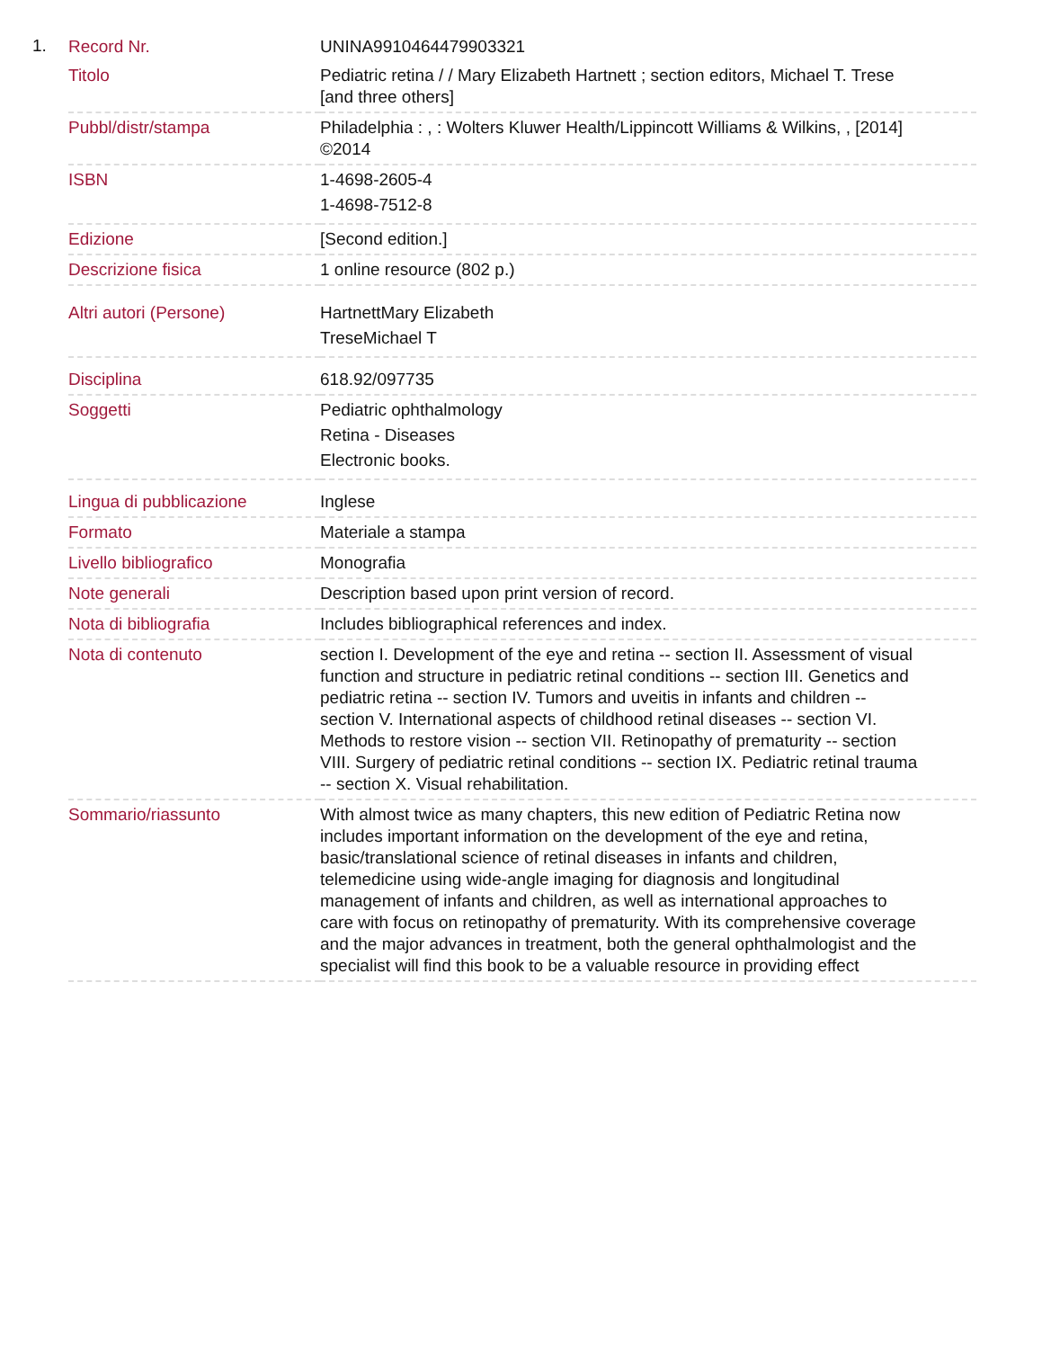1.
| Record Nr. | UNINA9910464479903321 |
| Titolo | Pediatric retina / / Mary Elizabeth Hartnett ; section editors, Michael T. Trese [and three others] |
| Pubbl/distr/stampa | Philadelphia : , : Wolters Kluwer Health/Lippincott Williams & Wilkins, , [2014] ©2014 |
| ISBN | 1-4698-2605-4 1-4698-7512-8 |
| Edizione | [Second edition.] |
| Descrizione fisica | 1 online resource (802 p.) |
| Altri autori (Persone) | HartnettMary Elizabeth TreseMichael T |
| Disciplina | 618.92/097735 |
| Soggetti | Pediatric ophthalmology Retina - Diseases Electronic books. |
| Lingua di pubblicazione | Inglese |
| Formato | Materiale a stampa |
| Livello bibliografico | Monografia |
| Note generali | Description based upon print version of record. |
| Nota di bibliografia | Includes bibliographical references and index. |
| Nota di contenuto | section I. Development of the eye and retina -- section II. Assessment of visual function and structure in pediatric retinal conditions -- section III. Genetics and pediatric retina -- section IV. Tumors and uveitis in infants and children -- section V. International aspects of childhood retinal diseases -- section VI. Methods to restore vision -- section VII. Retinopathy of prematurity -- section VIII. Surgery of pediatric retinal conditions -- section IX. Pediatric retinal trauma -- section X. Visual rehabilitation. |
| Sommario/riassunto | With almost twice as many chapters, this new edition of Pediatric Retina now includes important information on the development of the eye and retina, basic/translational science of retinal diseases in infants and children, telemedicine using wide-angle imaging for diagnosis and longitudinal management of infants and children, as well as international approaches to care with focus on retinopathy of prematurity. With its comprehensive coverage and the major advances in treatment, both the general ophthalmologist and the specialist will find this book to be a valuable resource in providing effect |